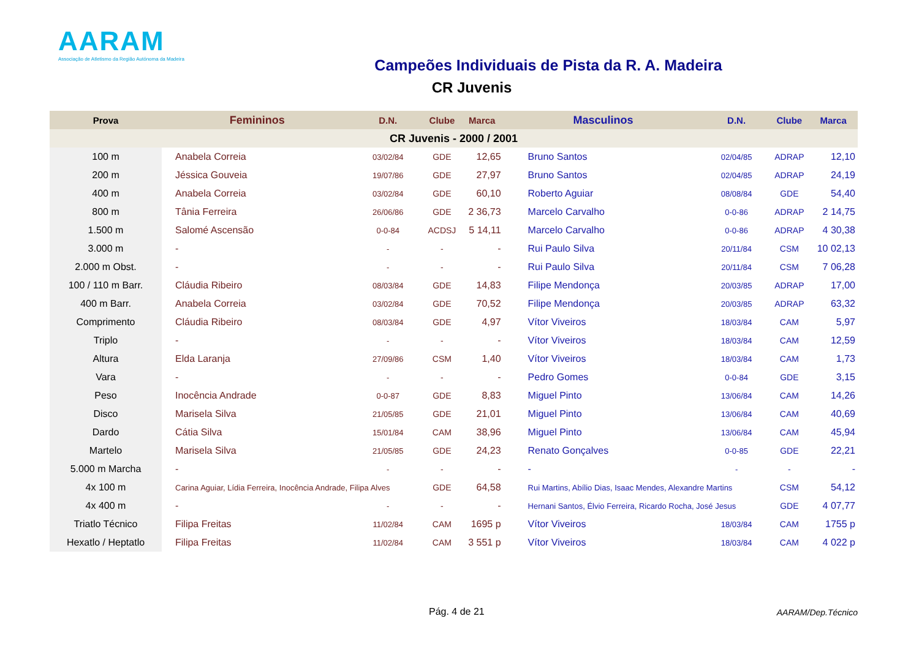AARAM
Associação de Atletismo da Região Autónoma da Madeira
Campeões Individuais de Pista da R. A. Madeira
CR Juvenis
| Prova | Femininos | D.N. | Clube | Marca | Masculinos | D.N. | Clube | Marca |
| --- | --- | --- | --- | --- | --- | --- | --- | --- |
| CR Juvenis - 2000 / 2001 | | | | | | | | |
| 100 m | Anabela Correia | 03/02/84 | GDE | 12,65 | Bruno Santos | 02/04/85 | ADRAP | 12,10 |
| 200 m | Jéssica Gouveia | 19/07/86 | GDE | 27,97 | Bruno Santos | 02/04/85 | ADRAP | 24,19 |
| 400 m | Anabela Correia | 03/02/84 | GDE | 60,10 | Roberto Aguiar | 08/08/84 | GDE | 54,40 |
| 800 m | Tânia Ferreira | 26/06/86 | GDE | 2 36,73 | Marcelo Carvalho | 0-0-86 | ADRAP | 2 14,75 |
| 1.500 m | Salomé Ascensão | 0-0-84 | ACDSJ | 5 14,11 | Marcelo Carvalho | 0-0-86 | ADRAP | 4 30,38 |
| 3.000 m | - | - | - | - | Rui Paulo Silva | 20/11/84 | CSM | 10 02,13 |
| 2.000 m Obst. | - | - | - | - | Rui Paulo Silva | 20/11/84 | CSM | 7 06,28 |
| 100 / 110 m Barr. | Cláudia Ribeiro | 08/03/84 | GDE | 14,83 | Filipe Mendonça | 20/03/85 | ADRAP | 17,00 |
| 400 m Barr. | Anabela Correia | 03/02/84 | GDE | 70,52 | Filipe Mendonça | 20/03/85 | ADRAP | 63,32 |
| Comprimento | Cláudia Ribeiro | 08/03/84 | GDE | 4,97 | Vítor Viveiros | 18/03/84 | CAM | 5,97 |
| Triplo | - | - | - | - | Vítor Viveiros | 18/03/84 | CAM | 12,59 |
| Altura | Elda Laranja | 27/09/86 | CSM | 1,40 | Vítor Viveiros | 18/03/84 | CAM | 1,73 |
| Vara | - | - | - | - | Pedro Gomes | 0-0-84 | GDE | 3,15 |
| Peso | Inocência Andrade | 0-0-87 | GDE | 8,83 | Miguel Pinto | 13/06/84 | CAM | 14,26 |
| Disco | Marisela Silva | 21/05/85 | GDE | 21,01 | Miguel Pinto | 13/06/84 | CAM | 40,69 |
| Dardo | Cátia Silva | 15/01/84 | CAM | 38,96 | Miguel Pinto | 13/06/84 | CAM | 45,94 |
| Martelo | Marisela Silva | 21/05/85 | GDE | 24,23 | Renato Gonçalves | 0-0-85 | GDE | 22,21 |
| 5.000 m Marcha | - | - | - | - | - | - | - | - |
| 4x 100 m | Carina Aguiar, Lídia Ferreira, Inocência Andrade, Filipa Alves | | GDE | 64,58 | Rui Martins, Abílio Dias, Isaac Mendes, Alexandre Martins | | CSM | 54,12 |
| 4x 400 m | - | - | - | - | Hernani Santos, Élvio Ferreira, Ricardo Rocha, José Jesus | | GDE | 4 07,77 |
| Triatlo Técnico | Filipa Freitas | 11/02/84 | CAM | 1695 p | Vítor Viveiros | 18/03/84 | CAM | 1755 p |
| Hexatlo / Heptatlo | Filipa Freitas | 11/02/84 | CAM | 3 551 p | Vítor Viveiros | 18/03/84 | CAM | 4 022 p |
Pág. 4 de 21 AARAM/Dep.Técnico